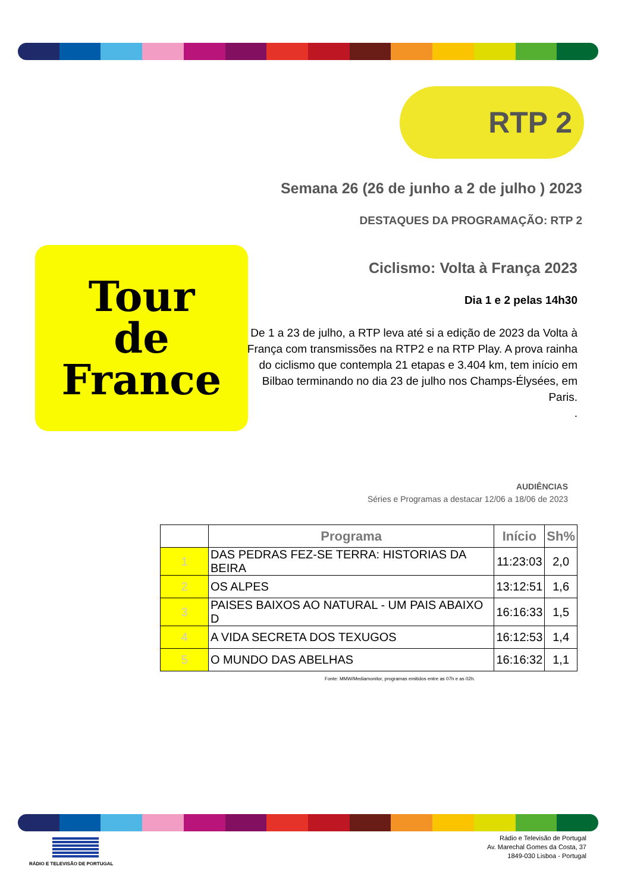RTP 2
Semana 26 (26 de junho a 2 de julho ) 2023
DESTAQUES DA PROGRAMAÇÃO: RTP 2
Tour
de France
Ciclismo: Volta à França 2023
Dia 1 e 2 pelas 14h30
De 1 a 23 de julho, a RTP leva até si a edição de 2023 da Volta à França com transmissões na RTP2 e na RTP Play. A prova rainha do ciclismo que contempla 21 etapas e 3.404 km, tem início em Bilbao terminando no dia 23 de julho nos Champs-Élysées, em Paris.
.
AUDIÊNCIAS
Séries e Programas a destacar 12/06 a 18/06 de 2023
| | Programa | Início | Sh% |
| --- | --- | --- | --- |
| 1 | DAS PEDRAS FEZ-SE TERRA: HISTORIAS DA BEIRA | 11:23:03 | 2,0 |
| 2 | OS ALPES | 13:12:51 | 1,6 |
| 3 | PAISES BAIXOS AO NATURAL - UM PAIS ABAIXO D | 16:16:33 | 1,5 |
| 4 | A VIDA SECRETA DOS TEXUGOS | 16:12:53 | 1,4 |
| 5 | O MUNDO DAS ABELHAS | 16:16:32 | 1,1 |
Fonte: MMW/Mediamonitor, programas emitidos entre as 07h e as 02h.
RÁDIO E TELEVISÃO DE PORTUGAL
Rádio e Televisão de Portugal
Av. Marechal Gomes da Costa, 37
1849-030 Lisboa - Portugal